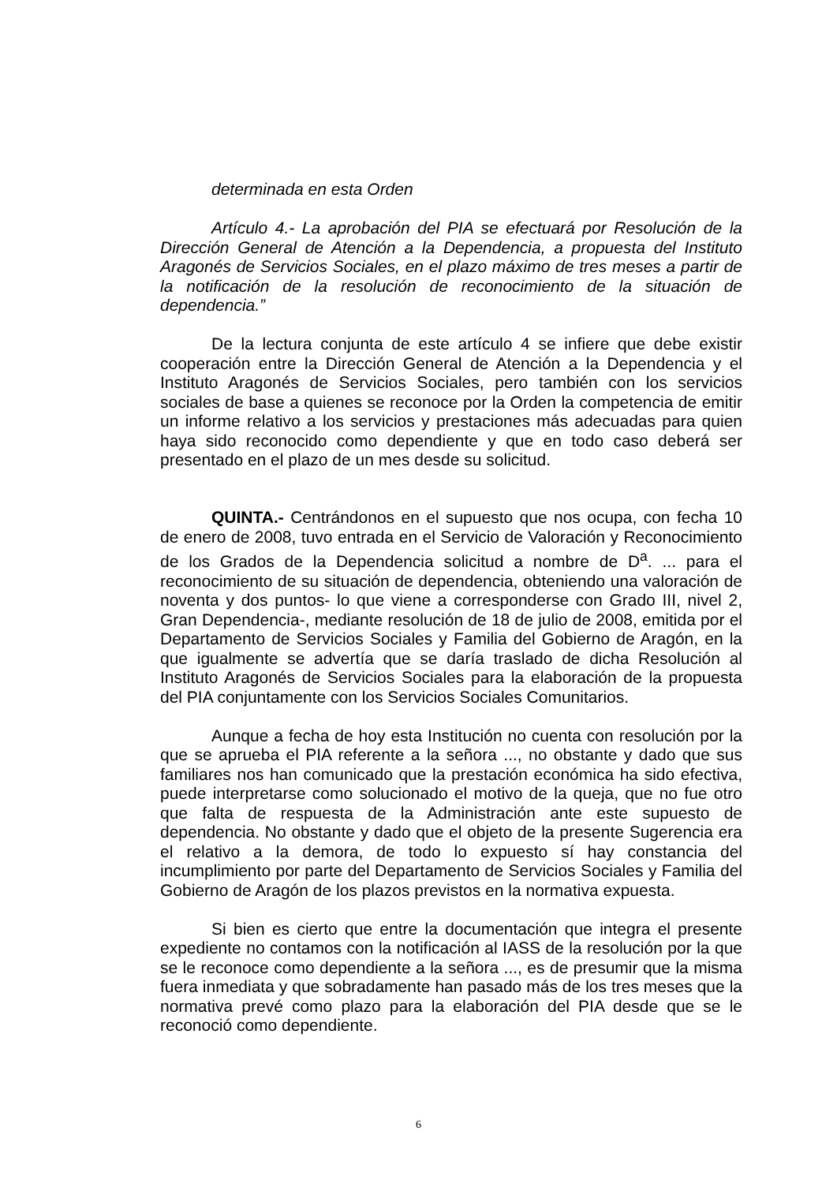determinada en esta Orden
Artículo 4.- La aprobación del PIA se efectuará por Resolución de la Dirección General de Atención a la Dependencia, a propuesta del Instituto Aragonés de Servicios Sociales, en el plazo máximo de tres meses a partir de la notificación de la resolución de reconocimiento de la situación de dependencia.”
De la lectura conjunta de este artículo 4 se infiere que debe existir cooperación entre la Dirección General de Atención a la Dependencia y el Instituto Aragonés de Servicios Sociales, pero también con los servicios sociales de base a quienes se reconoce por la Orden la competencia de emitir un informe relativo a los servicios y prestaciones más adecuadas para quien haya sido reconocido como dependiente y que en todo caso deberá ser presentado en el plazo de un mes desde su solicitud.
QUINTA.- Centrándonos en el supuesto que nos ocupa, con fecha 10 de enero de 2008, tuvo entrada en el Servicio de Valoración y Reconocimiento de los Grados de la Dependencia solicitud a nombre de D<sup>a</sup>. ... para el reconocimiento de su situación de dependencia, obteniendo una valoración de noventa y dos puntos- lo que viene a corresponderse con Grado III, nivel 2, Gran Dependencia-, mediante resolución de 18 de julio de 2008, emitida por el Departamento de Servicios Sociales y Familia del Gobierno de Aragón, en la que igualmente se advertía que se daría traslado de dicha Resolución al Instituto Aragonés de Servicios Sociales para la elaboración de la propuesta del PIA conjuntamente con los Servicios Sociales Comunitarios.
Aunque a fecha de hoy esta Institución no cuenta con resolución por la que se aprueba el PIA referente a la señora ..., no obstante y dado que sus familiares nos han comunicado que la prestación económica ha sido efectiva, puede interpretarse como solucionado el motivo de la queja, que no fue otro que falta de respuesta de la Administración ante este supuesto de dependencia. No obstante y dado que el objeto de la presente Sugerencia era el relativo a la demora, de todo lo expuesto sí hay constancia del incumplimiento por parte del Departamento de Servicios Sociales y Familia del Gobierno de Aragón de los plazos previstos en la normativa expuesta.
Si bien es cierto que entre la documentación que integra el presente expediente no contamos con la notificación al IASS de la resolución por la que se le reconoce como dependiente a la señora ..., es de presumir que la misma fuera inmediata y que sobradamente han pasado más de los tres meses que la normativa prevé como plazo para la elaboración del PIA desde que se le reconoció como dependiente.
6